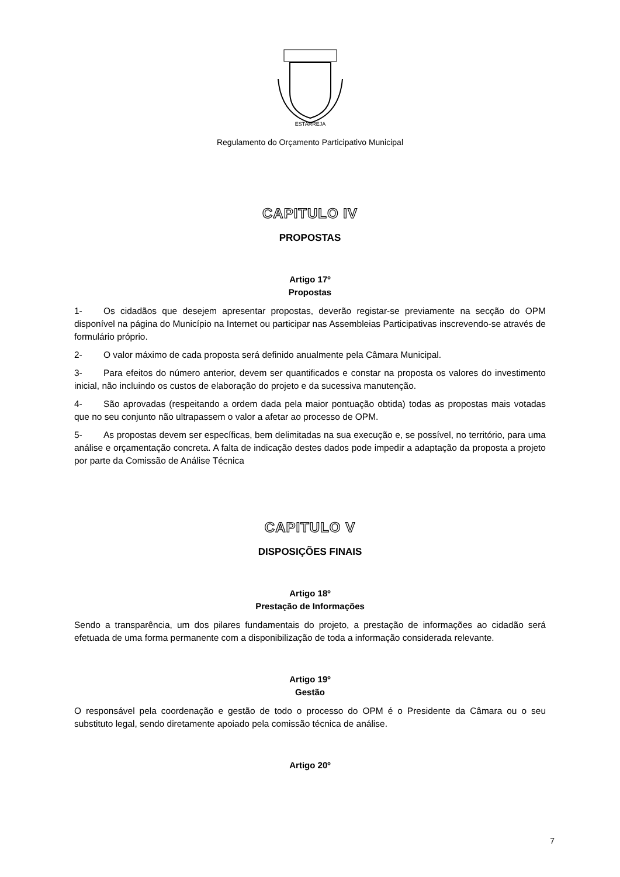ESTARREJA
Regulamento do Orçamento Participativo Municipal
CAPITULO IV
PROPOSTAS
Artigo 17º
Propostas
1- Os cidadãos que desejem apresentar propostas, deverão registar-se previamente na secção do OPM disponível na página do Município na Internet ou participar nas Assembleias Participativas inscrevendo-se através de formulário próprio.
2- O valor máximo de cada proposta será definido anualmente pela Câmara Municipal.
3- Para efeitos do número anterior, devem ser quantificados e constar na proposta os valores do investimento inicial, não incluindo os custos de elaboração do projeto e da sucessiva manutenção.
4- São aprovadas (respeitando a ordem dada pela maior pontuação obtida) todas as propostas mais votadas que no seu conjunto não ultrapassem o valor a afetar ao processo de OPM.
5- As propostas devem ser específicas, bem delimitadas na sua execução e, se possível, no território, para uma análise e orçamentação concreta. A falta de indicação destes dados pode impedir a adaptação da proposta a projeto por parte da Comissão de Análise Técnica
CAPITULO V
DISPOSIÇÕES FINAIS
Artigo 18º
Prestação de Informações
Sendo a transparência, um dos pilares fundamentais do projeto, a prestação de informações ao cidadão será efetuada de uma forma permanente com a disponibilização de toda a informação considerada relevante.
Artigo 19º
Gestão
O responsável pela coordenação e gestão de todo o processo do OPM é o Presidente da Câmara ou o seu substituto legal, sendo diretamente apoiado pela comissão técnica de análise.
Artigo 20º
7